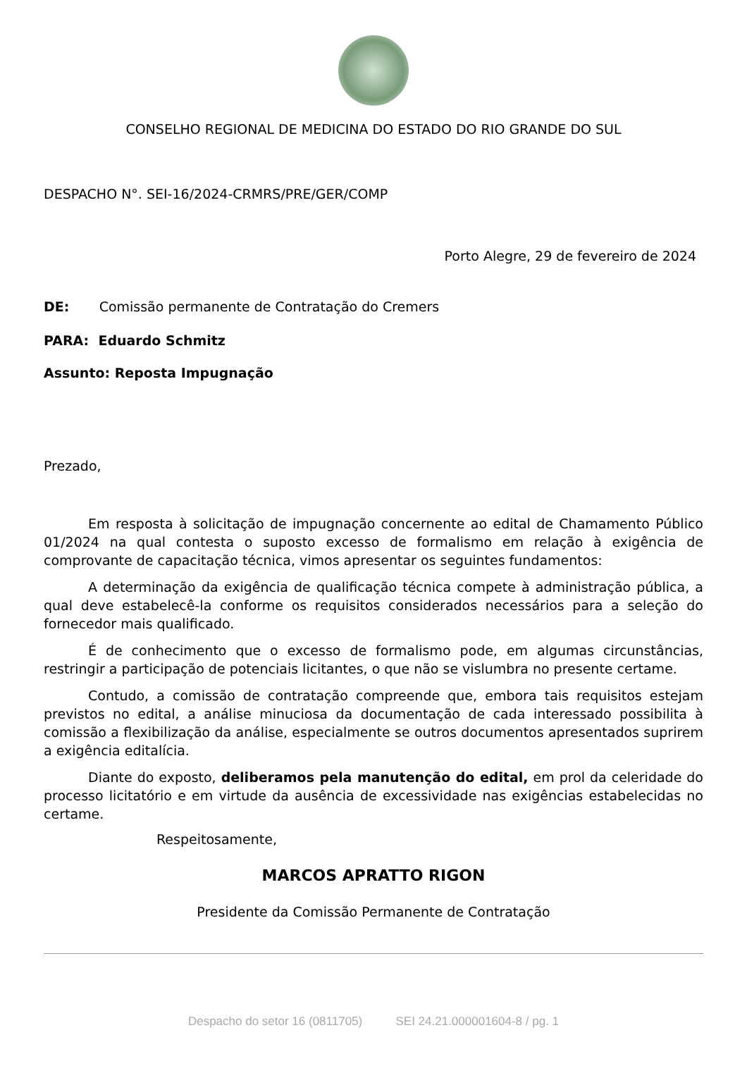CONSELHO REGIONAL DE MEDICINA DO ESTADO DO RIO GRANDE DO SUL
DESPACHO N°. SEI-16/2024-CRMRS/PRE/GER/COMP
Porto Alegre, 29 de fevereiro de 2024
DE: Comissão permanente de Contratação do Cremers
PARA: Eduardo Schmitz
Assunto: Reposta Impugnação
Prezado,
Em resposta à solicitação de impugnação concernente ao edital de Chamamento Público 01/2024 na qual contesta o suposto excesso de formalismo em relação à exigência de comprovante de capacitação técnica, vimos apresentar os seguintes fundamentos:
A determinação da exigência de qualificação técnica compete à administração pública, a qual deve estabelecê-la conforme os requisitos considerados necessários para a seleção do fornecedor mais qualificado.
É de conhecimento que o excesso de formalismo pode, em algumas circunstâncias, restringir a participação de potenciais licitantes, o que não se vislumbra no presente certame.
Contudo, a comissão de contratação compreende que, embora tais requisitos estejam previstos no edital, a análise minuciosa da documentação de cada interessado possibilita à comissão a flexibilização da análise, especialmente se outros documentos apresentados suprirem a exigência editalícia.
Diante do exposto, deliberamos pela manutenção do edital, em prol da celeridade do processo licitatório e em virtude da ausência de excessividade nas exigências estabelecidas no certame.
Respeitosamente,
MARCOS APRATTO RIGON
Presidente da Comissão Permanente de Contratação
Despacho do setor 16 (0811705) SEI 24.21.000001604-8 / pg. 1